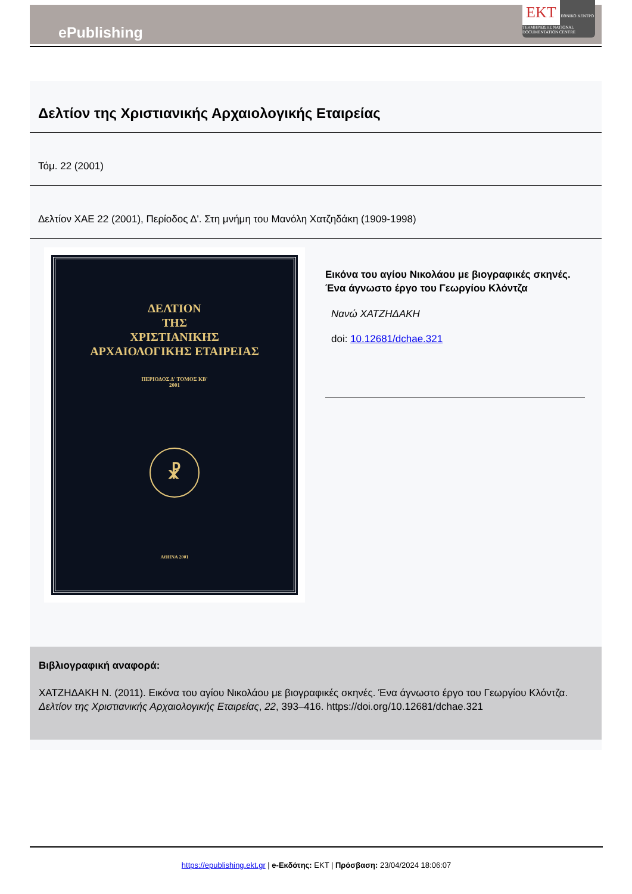ePublishing
EKT ΕΘΝΙΚΟ ΚΕΝΤΡΟ ΤΕΚΜΗΡΙΩΣΗΣ NATIONAL DOCUMENTATION CENTRE
Δελτίον της Χριστιανικής Αρχαιολογικής Εταιρείας
Τόμ. 22 (2001)
Δελτίον ΧΑΕ 22 (2001), Περίοδος Δ'. Στη μνήμη του Μανόλη Χατζηδάκη (1909-1998)
ΔΕΛΤΙΟΝ
ΤΗΣ
ΧΡΙΣΤΙΑΝΙΚΗΣ
ΑΡΧΑΙΟΛΟΓΙΚΗΣ ΕΤΑΙΡΕΙΑΣ
ΠΕΡΙΟΔΟΣ Δ' ΤΟΜΟΣ ΚΒ'
2001
☧
ΑΘΗΝΑ 2001
Εικόνα του αγίου Νικολάου με βιογραφικές σκηνές. Ένα άγνωστο έργο του Γεωργίου Κλόντζα
Νανώ ΧΑΤΖΗΔΑΚΗ
doi: 10.12681/dchae.321
Βιβλιογραφική αναφορά:
ΧΑΤΖΗΔΑΚΗ Ν. (2011). Εικόνα του αγίου Νικολάου με βιογραφικές σκηνές. Ένα άγνωστο έργο του Γεωργίου Κλόντζα. Δελτίον της Χριστιανικής Αρχαιολογικής Εταιρείας, 22, 393–416. https://doi.org/10.12681/dchae.321
https://epublishing.ekt.gr | e-Εκδότης: EKT | Πρόσβαση: 23/04/2024 18:06:07